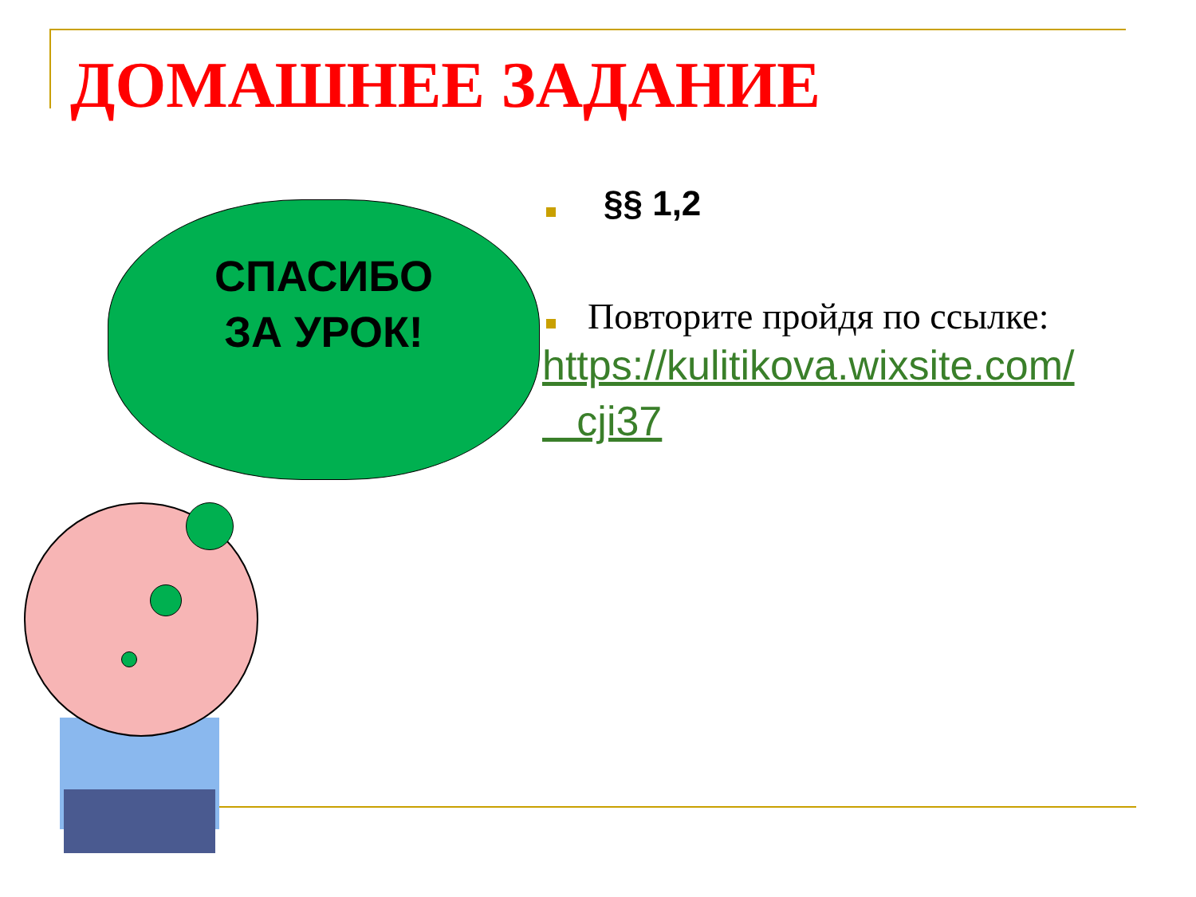ДОМАШНЕЕ ЗАДАНИЕ
СПАСИБО
ЗА УРОК!
§§ 1,2
Повторите пройдя по ссылке:
https://kulitikova.wixsite.com/
cji37